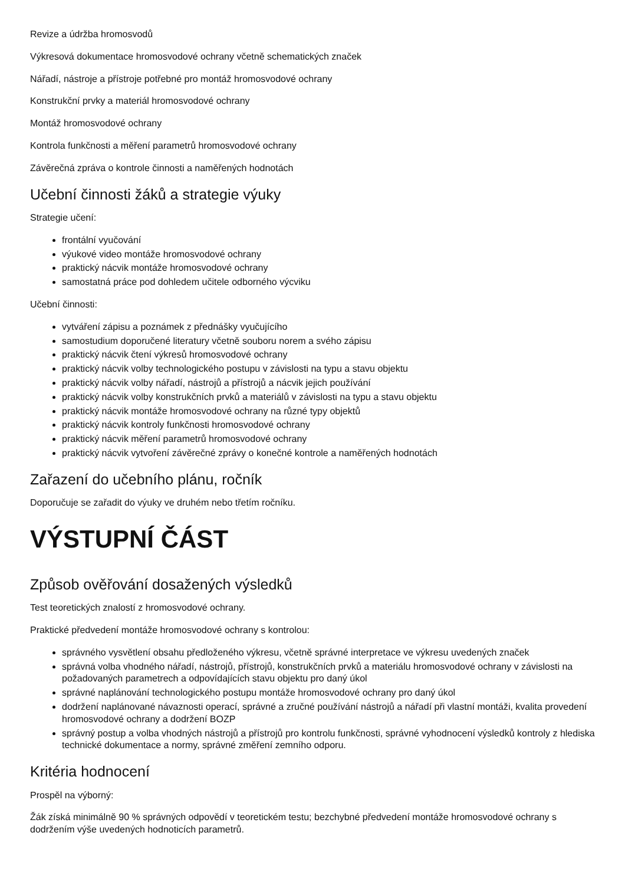Revize a údržba hromosvodů
Výkresová dokumentace hromosvodové ochrany včetně schematických značek
Nářadí, nástroje a přístroje potřebné pro montáž hromosvodové ochrany
Konstrukční prvky a materiál hromosvodové ochrany
Montáž hromosvodové ochrany
Kontrola funkčnosti a měření parametrů hromosvodové ochrany
Závěrečná zpráva o kontrole činnosti a naměřených hodnotách
Učební činnosti žáků a strategie výuky
Strategie učení:
frontální vyučování
výukové video montáže hromosvodové ochrany
praktický nácvik montáže hromosvodové ochrany
samostatná práce pod dohledem učitele odborného výcviku
Učební činnosti:
vytváření zápisu a poznámek z přednášky vyučujícího
samostudium doporučené literatury včetně souboru norem a svého zápisu
praktický nácvik čtení výkresů hromosvodové ochrany
praktický nácvik volby technologického postupu v závislosti na typu a stavu objektu
praktický nácvik volby nářadí, nástrojů a přístrojů a nácvik jejich používání
praktický nácvik volby konstrukčních prvků a materiálů v závislosti na typu a stavu objektu
praktický nácvik montáže hromosvodové ochrany na různé typy objektů
praktický nácvik kontroly funkčnosti hromosvodové ochrany
praktický nácvik měření parametrů hromosvodové ochrany
praktický nácvik vytvoření závěrečné zprávy o konečné kontrole a naměřených hodnotách
Zařazení do učebního plánu, ročník
Doporučuje se zařadit do výuky ve druhém nebo třetím ročníku.
VÝSTUPNÍ ČÁST
Způsob ověřování dosažených výsledků
Test teoretických znalostí z hromosvodové ochrany.
Praktické předvedení montáže hromosvodové ochrany s kontrolou:
správného vysvětlení obsahu předloženého výkresu, včetně správné interpretace ve výkresu uvedených značek
správná volba vhodného nářadí, nástrojů, přístrojů, konstrukčních prvků a materiálu hromosvodové ochrany v závislosti na požadovaných parametrech a odpovídajících stavu objektu pro daný úkol
správné naplánování technologického postupu montáže hromosvodové ochrany pro daný úkol
dodržení naplánované návaznosti operací, správné a zručné používání nástrojů a nářadí při vlastní montáži, kvalita provedení hromosvodové ochrany a dodržení BOZP
správný postup a volba vhodných nástrojů a přístrojů pro kontrolu funkčnosti, správné vyhodnocení výsledků kontroly z hlediska technické dokumentace a normy, správné změření zemního odporu.
Kritéria hodnocení
Prospěl na výborný:
Žák získá minimálně 90 % správných odpovědí v teoretickém testu; bezchybné předvedení montáže hromosvodové ochrany s dodržením výše uvedených hodnoticích parametrů.